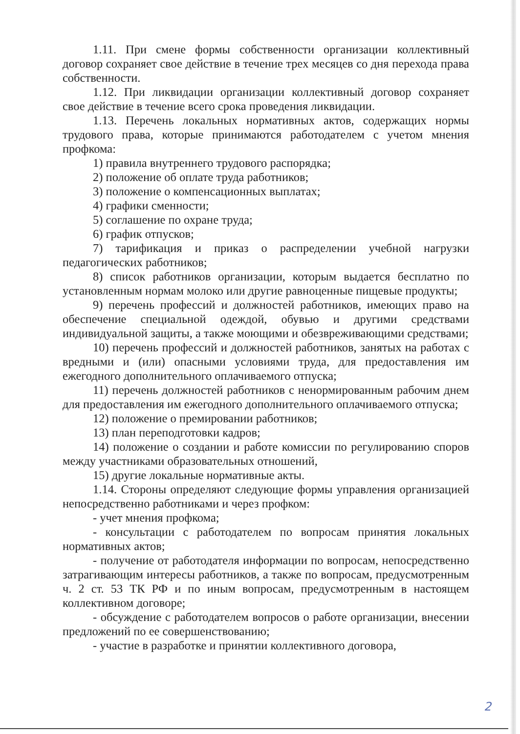1.11. При смене формы собственности организации коллективный договор сохраняет свое действие в течение трех месяцев со дня перехода права собственности.
1.12. При ликвидации организации коллективный договор сохраняет свое действие в течение всего срока проведения ликвидации.
1.13. Перечень локальных нормативных актов, содержащих нормы трудового права, которые принимаются работодателем с учетом мнения профкома:
1) правила внутреннего трудового распорядка;
2) положение об оплате труда работников;
3) положение о компенсационных выплатах;
4) графики сменности;
5) соглашение по охране труда;
6) график отпусков;
7) тарификация и приказ о распределении учебной нагрузки педагогических работников;
8) список работников организации, которым выдается бесплатно по установленным нормам молоко или другие равноценные пищевые продукты;
9) перечень профессий и должностей работников, имеющих право на обеспечение специальной одеждой, обувью и другими средствами индивидуальной защиты, а также моющими и обезвреживающими средствами;
10) перечень профессий и должностей работников, занятых на работах с вредными и (или) опасными условиями труда, для предоставления им ежегодного дополнительного оплачиваемого отпуска;
11) перечень должностей работников с ненормированным рабочим днем для предоставления им ежегодного дополнительного оплачиваемого отпуска;
12) положение о премировании работников;
13) план переподготовки кадров;
14) положение о создании и работе комиссии по регулированию споров между участниками образовательных отношений,
15) другие локальные нормативные акты.
1.14. Стороны определяют следующие формы управления организацией непосредственно работниками и через профком:
- учет мнения профкома;
- консультации с работодателем по вопросам принятия локальных нормативных актов;
- получение от работодателя информации по вопросам, непосредственно затрагивающим интересы работников, а также по вопросам, предусмотренным ч. 2 ст. 53 ТК РФ и по иным вопросам, предусмотренным в настоящем коллективном договоре;
- обсуждение с работодателем вопросов о работе организации, внесении предложений по ее совершенствованию;
- участие в разработке и принятии коллективного договора,
2